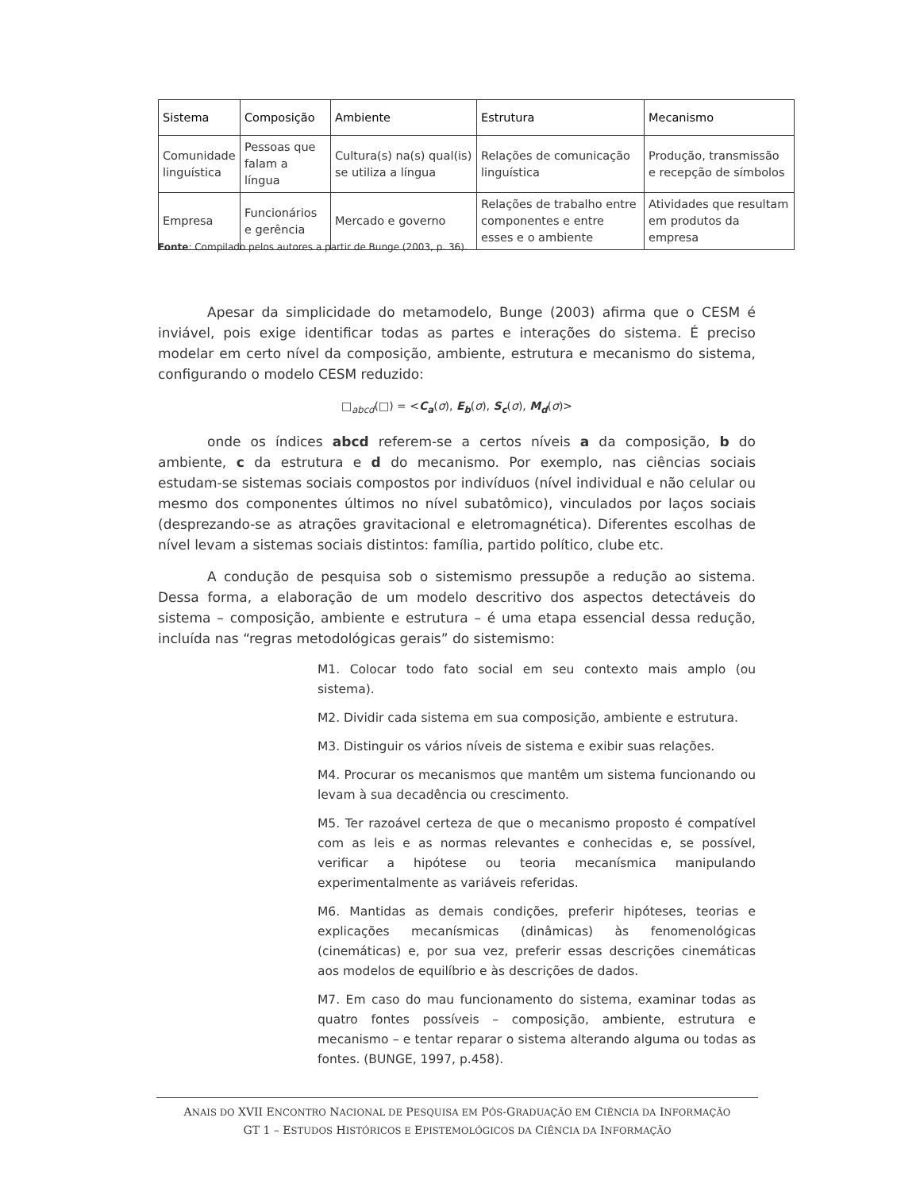| Sistema | Composição | Ambiente | Estrutura | Mecanismo |
| --- | --- | --- | --- | --- |
| Comunidade linguística | Pessoas que falam a língua | Cultura(s) na(s) qual(is) se utiliza a língua | Relações de comunicação linguística | Produção, transmissão e recepção de símbolos |
| Empresa | Funcionários e gerência | Mercado e governo | Relações de trabalho entre componentes e entre esses e o ambiente | Atividades que resultam em produtos da empresa |
Fonte: Compilado pelos autores a partir de Bunge (2003, p. 36).
Apesar da simplicidade do metamodelo, Bunge (2003) afirma que o CESM é inviável, pois exige identificar todas as partes e interações do sistema. É preciso modelar em certo nível da composição, ambiente, estrutura e mecanismo do sistema, configurando o modelo CESM reduzido:
□<sub>abcd</sub>(□) = <C<sub>a</sub>(σ), E<sub>b</sub>(σ), S<sub>c</sub>(σ), M<sub>d</sub>(σ)>
onde os índices abcd referem-se a certos níveis a da composição, b do ambiente, c da estrutura e d do mecanismo. Por exemplo, nas ciências sociais estudam-se sistemas sociais compostos por indivíduos (nível individual e não celular ou mesmo dos componentes últimos no nível subatômico), vinculados por laços sociais (desprezando-se as atrações gravitacional e eletromagnética). Diferentes escolhas de nível levam a sistemas sociais distintos: família, partido político, clube etc.
A condução de pesquisa sob o sistemismo pressupõe a redução ao sistema. Dessa forma, a elaboração de um modelo descritivo dos aspectos detectáveis do sistema – composição, ambiente e estrutura – é uma etapa essencial dessa redução, incluída nas “regras metodológicas gerais” do sistemismo:
M1. Colocar todo fato social em seu contexto mais amplo (ou sistema).
M2. Dividir cada sistema em sua composição, ambiente e estrutura.
M3. Distinguir os vários níveis de sistema e exibir suas relações.
M4. Procurar os mecanismos que mantêm um sistema funcionando ou levam à sua decadência ou crescimento.
M5. Ter razoável certeza de que o mecanismo proposto é compatível com as leis e as normas relevantes e conhecidas e, se possível, verificar a hipótese ou teoria mecanísmica manipulando experimentalmente as variáveis referidas.
M6. Mantidas as demais condições, preferir hipóteses, teorias e explicações mecanísmicas (dinâmicas) às fenomenológicas (cinemáticas) e, por sua vez, preferir essas descrições cinemáticas aos modelos de equilíbrio e às descrições de dados.
M7. Em caso do mau funcionamento do sistema, examinar todas as quatro fontes possíveis – composição, ambiente, estrutura e mecanismo – e tentar reparar o sistema alterando alguma ou todas as fontes. (BUNGE, 1997, p.458).
ANAIS DO XVII ENCONTRO NACIONAL DE PESQUISA EM PÓS-GRADUAÇÃO EM CIÊNCIA DA INFORMAÇÃO
GT 1 – ESTUDOS HISTÓRICOS E EPISTEMOLÓGICOS DA CIÊNCIA DA INFORMAÇÃO